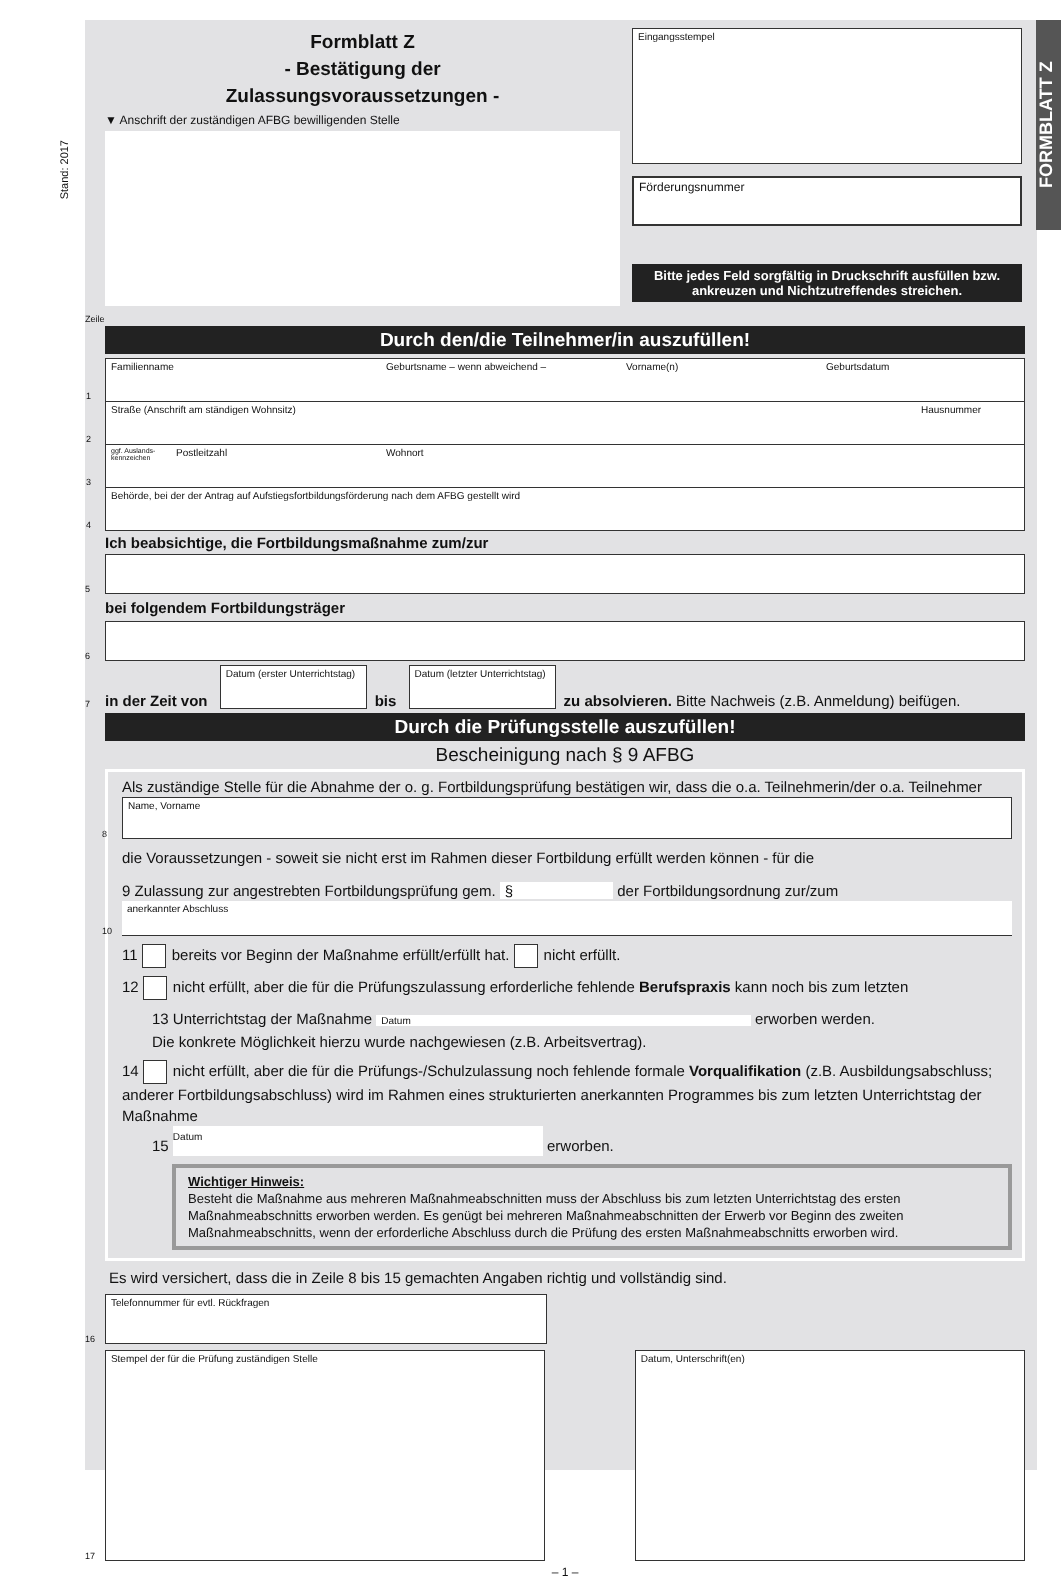Stand: 2017
Formblatt Z
- Bestätigung der
Zulassungsvoraussetzungen -
▼ Anschrift der zuständigen AFBG bewilligenden Stelle
Eingangsstempel
Förderungsnummer
Bitte jedes Feld sorgfältig in Druckschrift ausfüllen bzw. ankreuzen und Nichtzutreffendes streichen.
Zeile
Durch den/die Teilnehmer/in auszufüllen!
1 Familienname Geburtsname – wenn abweichend – Vorname(n) Geburtsdatum
2 Straße (Anschrift am ständigen Wohnsitz) Hausnummer
3
ggf. Auslands-kennzeichen
Postleitzahl Wohnort
4 Behörde, bei der der Antrag auf Aufstiegsfortbildungsförderung nach dem AFBG gestellt wird
Ich beabsichtige, die Fortbildungsmaßnahme zum/zur
5
bei folgendem Fortbildungsträger
6
7 in der Zeit von
Datum (erster Unterrichtstag)
bis
Datum (letzter Unterrichtstag)
zu absolvieren. Bitte Nachweis (z.B. Anmeldung) beifügen.
Durch die Prüfungsstelle auszufüllen!
Bescheinigung nach § 9 AFBG
Als zuständige Stelle für die Abnahme der o. g. Fortbildungsprüfung bestätigen wir, dass die o.a. Teilnehmerin/der o.a. Teilnehmer
8
Name, Vorname
die Voraussetzungen - soweit sie nicht erst im Rahmen dieser Fortbildung erfüllt werden können - für die
9 Zulassung zur angestrebten Fortbildungsprüfung gem. § der Fortbildungsordnung zur/zum
10
anerkannter Abschluss
11 bereits vor Beginn der Maßnahme erfüllt/erfüllt hat. nicht erfüllt.
12 nicht erfüllt, aber die für die Prüfungszulassung erforderliche fehlende Berufspraxis kann noch bis zum letzten
13 Unterrichtstag der Maßnahme Datum erworben werden.
Die konkrete Möglichkeit hierzu wurde nachgewiesen (z.B. Arbeitsvertrag).
14 nicht erfüllt, aber die für die Prüfungs-/Schulzulassung noch fehlende formale Vorqualifikation (z.B. Ausbildungsabschluss; anderer Fortbildungsabschluss) wird im Rahmen eines strukturierten anerkannten Programmes bis zum letzten Unterrichtstag der Maßnahme
15 Datum erworben.
Wichtiger Hinweis:
Besteht die Maßnahme aus mehreren Maßnahmeabschnitten muss der Abschluss bis zum letzten Unterrichtstag des ersten Maßnahmeabschnitts erworben werden. Es genügt bei mehreren Maßnahmeabschnitten der Erwerb vor Beginn des zweiten Maßnahmeabschnitts, wenn der erforderliche Abschluss durch die Prüfung des ersten Maßnahmeabschnitts erworben wird.
Es wird versichert, dass die in Zeile 8 bis 15 gemachten Angaben richtig und vollständig sind.
16
Telefonnummer für evtl. Rückfragen
17
Stempel der für die Prüfung zuständigen Stelle Datum, Unterschrift(en)
– 1 –
FORMBLATT Z